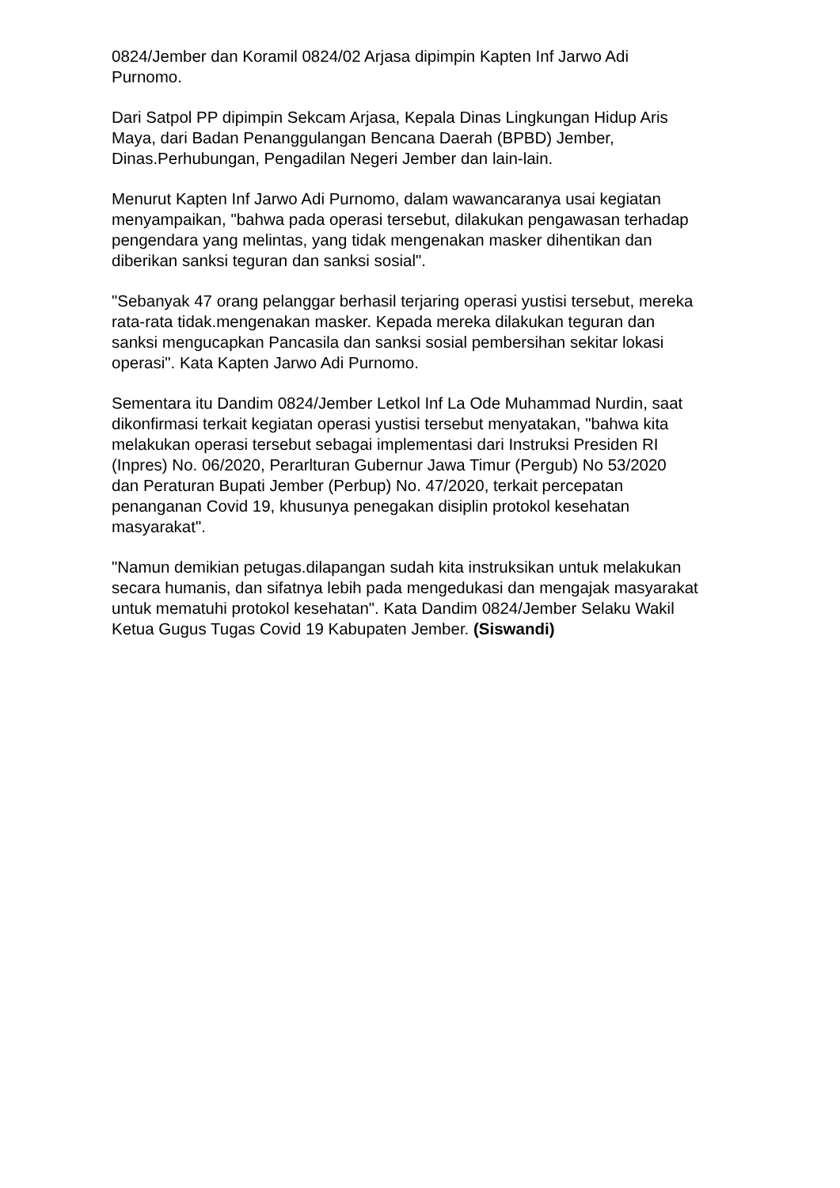0824/Jember dan Koramil 0824/02 Arjasa dipimpin Kapten Inf Jarwo Adi Purnomo.
Dari Satpol PP dipimpin Sekcam Arjasa, Kepala Dinas Lingkungan Hidup Aris Maya, dari Badan Penanggulangan Bencana Daerah (BPBD) Jember, Dinas.Perhubungan, Pengadilan Negeri Jember dan lain-lain.
Menurut Kapten Inf Jarwo Adi Purnomo, dalam wawancaranya usai kegiatan menyampaikan, "bahwa pada operasi tersebut, dilakukan pengawasan terhadap pengendara yang melintas, yang tidak mengenakan masker dihentikan dan diberikan sanksi teguran dan sanksi sosial".
"Sebanyak 47 orang pelanggar berhasil terjaring operasi yustisi tersebut, mereka rata-rata tidak.mengenakan masker. Kepada mereka dilakukan teguran dan sanksi mengucapkan Pancasila dan sanksi sosial pembersihan sekitar lokasi operasi". Kata Kapten Jarwo Adi Purnomo.
Sementara itu Dandim 0824/Jember Letkol Inf La Ode Muhammad Nurdin, saat dikonfirmasi terkait kegiatan operasi yustisi tersebut menyatakan, "bahwa kita melakukan operasi tersebut sebagai implementasi dari Instruksi Presiden RI (Inpres) No. 06/2020, Perarlturan Gubernur Jawa Timur (Pergub) No 53/2020 dan Peraturan Bupati Jember (Perbup) No. 47/2020, terkait percepatan penanganan Covid 19, khusunya penegakan disiplin protokol kesehatan masyarakat".
"Namun demikian petugas.dilapangan sudah kita instruksikan untuk melakukan secara humanis, dan sifatnya lebih pada mengedukasi dan mengajak masyarakat untuk mematuhi protokol kesehatan". Kata Dandim 0824/Jember Selaku Wakil Ketua Gugus Tugas Covid 19 Kabupaten Jember. (Siswandi)